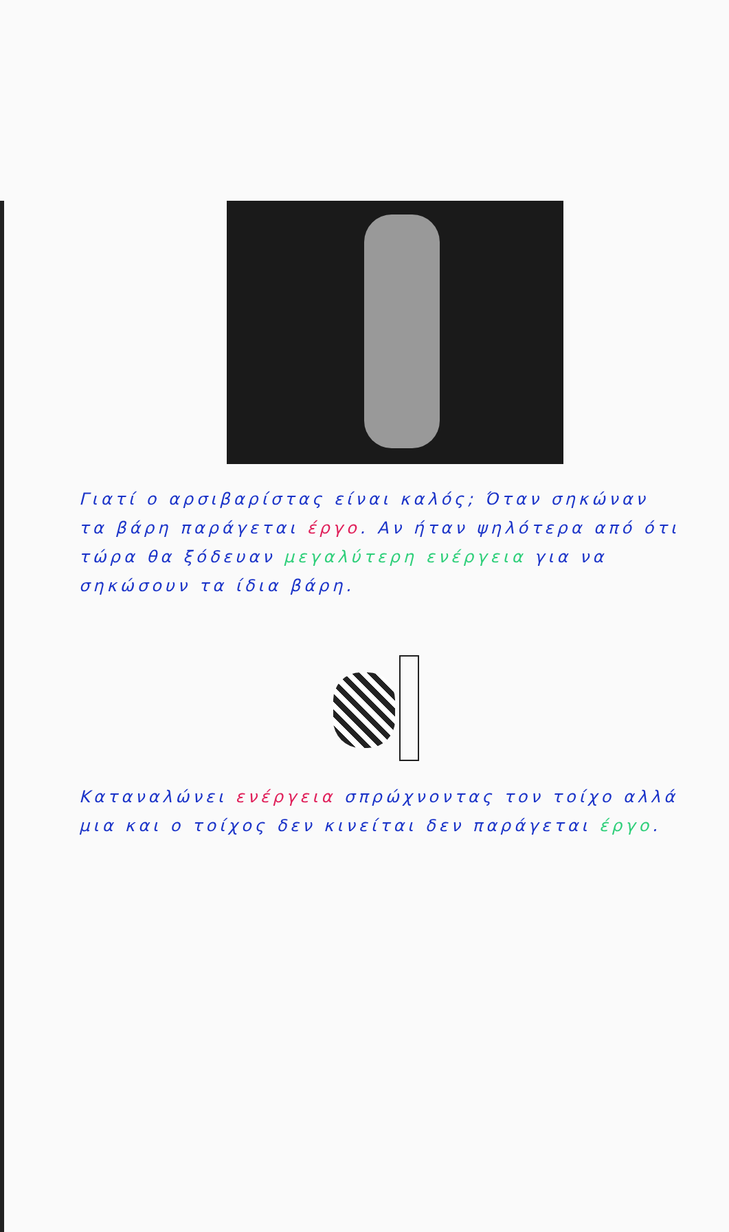Γιατί ο αρσιβαρίστας είναι καλός; Όταν σηκώναν τα βάρη παράγεται έργο. Αν ήταν ψηλότερα από ότι τώρα θα ξόδευαν μεγαλύτερη ενέργεια για να σηκώσουν τα ίδια βάρη.
Καταναλώνει ενέργεια σπρώχνοντας τον τοίχο αλλά μια και ο τοίχος δεν κινείται δεν παράγεται έργο.